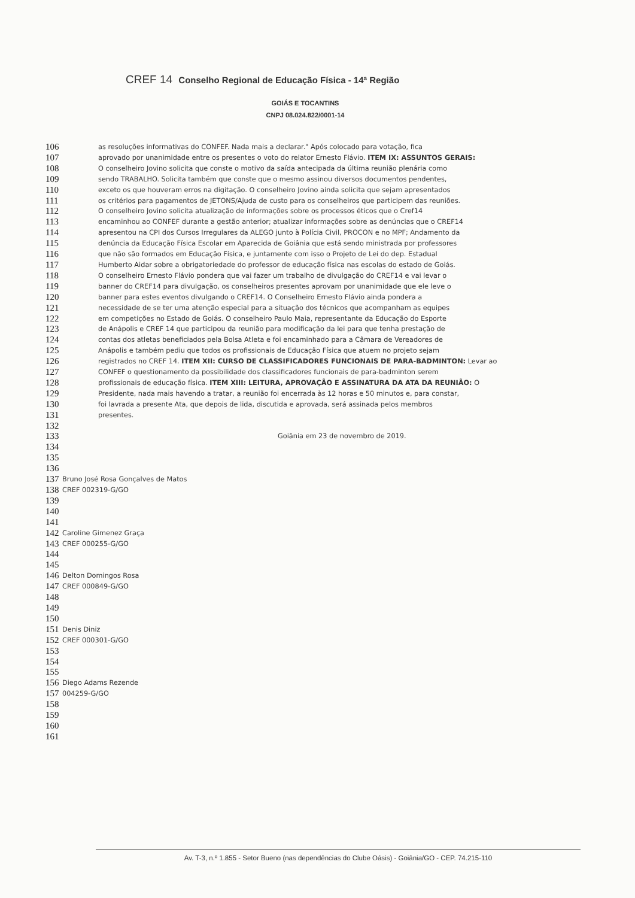CREF 14 Conselho Regional de Educação Física - 14ª Região
GOIÁS E TOCANTINS
CNPJ 08.024.822/0001-14
106 as resoluções informativas do CONFEF. Nada mais a declarar." Após colocado para votação, fica
107 aprovado por unanimidade entre os presentes o voto do relator Ernesto Flávio. ITEM IX: ASSUNTOS GERAIS:
108 O conselheiro Jovino solicita que conste o motivo da saída antecipada da última reunião plenária como
109 sendo TRABALHO. Solicita também que conste que o mesmo assinou diversos documentos pendentes,
110 exceto os que houveram erros na digitação. O conselheiro Jovino ainda solicita que sejam apresentados
111 os critérios para pagamentos de JETONS/Ajuda de custo para os conselheiros que participem das reuniões.
112 O conselheiro Jovino solicita atualização de informações sobre os processos éticos que o Cref14
113 encaminhou ao CONFEF durante a gestão anterior; atualizar informações sobre as denúncias que o CREF14
114 apresentou na CPI dos Cursos Irregulares da ALEGO junto à Polícia Civil, PROCON e no MPF; Andamento da
115 denúncia da Educação Física Escolar em Aparecida de Goiânia que está sendo ministrada por professores
116 que não são formados em Educação Física, e juntamente com isso o Projeto de Lei do dep. Estadual
117 Humberto Aidar sobre a obrigatoriedade do professor de educação física nas escolas do estado de Goiás.
118 O conselheiro Ernesto Flávio pondera que vai fazer um trabalho de divulgação do CREF14 e vai levar o
119 banner do CREF14 para divulgação, os conselheiros presentes aprovam por unanimidade que ele leve o
120 banner para estes eventos divulgando o CREF14. O Conselheiro Ernesto Flávio ainda pondera a
121 necessidade de se ter uma atenção especial para a situação dos técnicos que acompanham as equipes
122 em competições no Estado de Goiás. O conselheiro Paulo Maia, representante da Educação do Esporte
123 de Anápolis e CREF 14 que participou da reunião para modificação da lei para que tenha prestação de
124 contas dos atletas beneficiados pela Bolsa Atleta e foi encaminhado para a Câmara de Vereadores de
125 Anápolis e também pediu que todos os profissionais de Educação Física que atuem no projeto sejam
126 registrados no CREF 14. ITEM XII: CURSO DE CLASSIFICADORES FUNCIONAIS DE PARA-BADMINTON: Levar ao
127 CONFEF o questionamento da possibilidade dos classificadores funcionais de para-badminton serem
128 profissionais de educação física. ITEM XIII: LEITURA, APROVAÇÃO E ASSINATURA DA ATA DA REUNIÃO: O
129 Presidente, nada mais havendo a tratar, a reunião foi encerrada às 12 horas e 50 minutos e, para constar,
130 foi lavrada a presente Ata, que depois de lida, discutida e aprovada, será assinada pelos membros
131 presentes.
132
133 Goiânia em 23 de novembro de 2019.
134
135
136
137 Bruno José Rosa Gonçalves de Matos
138 CREF 002319-G/GO
139
140
141
142 Caroline Gimenez Graça
143 CREF 000255-G/GO
144
145
146 Delton Domingos Rosa
147 CREF 000849-G/GO
148
149
150
151 Denis Diniz
152 CREF 000301-G/GO
153
154
155
156 Diego Adams Rezende
157 004259-G/GO
158
159
160
161
Av. T-3, n.º 1.855 - Setor Bueno (nas dependências do Clube Oásis) - Goiânia/GO - CEP. 74.215-110